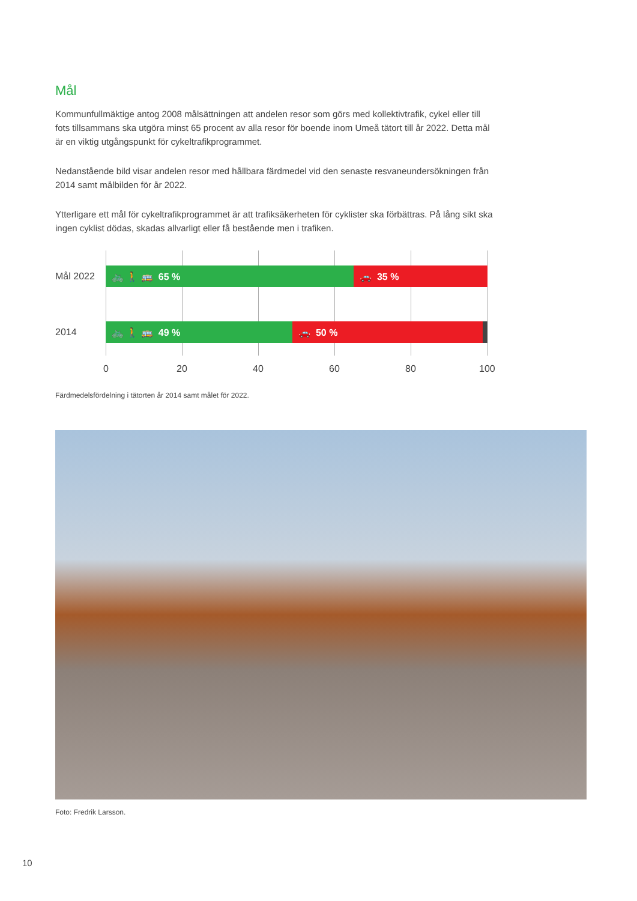Mål
Kommunfullmäktige antog 2008 målsättningen att andelen resor som görs med kollektivtrafik, cykel eller till fots tillsammans ska utgöra minst 65 procent av alla resor för boende inom Umeå tätort till år 2022. Detta mål är en viktig utgångspunkt för cykeltrafikprogrammet.
Nedanstående bild visar andelen resor med hållbara färdmedel vid den senaste resvaneundersökningen från 2014 samt målbilden för år 2022.
Ytterligare ett mål för cykeltrafikprogrammet är att trafiksäkerheten för cyklister ska förbättras. På lång sikt ska ingen cyklist dödas, skadas allvarligt eller få bestående men i trafiken.
Mål 2022
🚲 🚶 🚌 65 % 🚗 35 %
2014
🚲 🚶 🚌 49 % 🚗 50 %
0 20 40 60 80 100
Färdmedelsfördelning i tätorten år 2014 samt målet för 2022.
Foto: Fredrik Larsson.
10